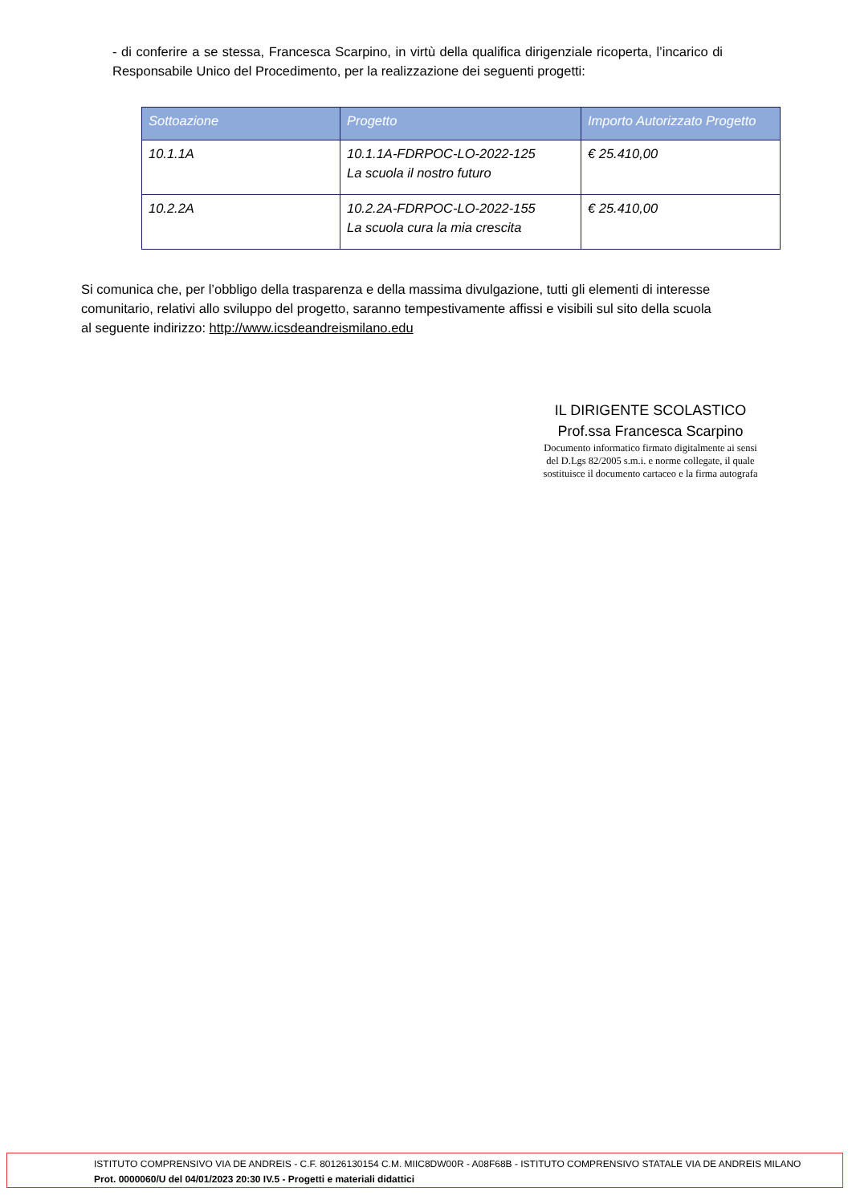- di conferire a se stessa, Francesca Scarpino, in virtù della qualifica dirigenziale ricoperta, l’incarico di Responsabile Unico del Procedimento, per la realizzazione dei seguenti progetti:
| Sottoazione | Progetto | Importo Autorizzato Progetto |
| --- | --- | --- |
| 10.1.1A | 10.1.1A-FDRPOC-LO-2022-125 La scuola il nostro futuro | € 25.410,00 |
| 10.2.2A | 10.2.2A-FDRPOC-LO-2022-155 La scuola cura la mia crescita | € 25.410,00 |
Si comunica che, per l’obbligo della trasparenza e della massima divulgazione, tutti gli elementi di interesse comunitario, relativi allo sviluppo del progetto, saranno tempestivamente affissi e visibili sul sito della scuola al seguente indirizzo: http://www.icsdeandreismilano.edu
IL DIRIGENTE SCOLASTICO
Prof.ssa Francesca Scarpino
Documento informatico firmato digitalmente ai sensi
del D.Lgs 82/2005 s.m.i. e norme collegate, il quale
sostituisce il documento cartaceo e la firma autografa
ISTITUTO COMPRENSIVO VIA DE ANDREIS - C.F. 80126130154 C.M. MIIC8DW00R - A08F68B - ISTITUTO COMPRENSIVO STATALE VIA DE ANDREIS MILANO
Prot. 0000060/U del 04/01/2023 20:30 IV.5 - Progetti e materiali didattici